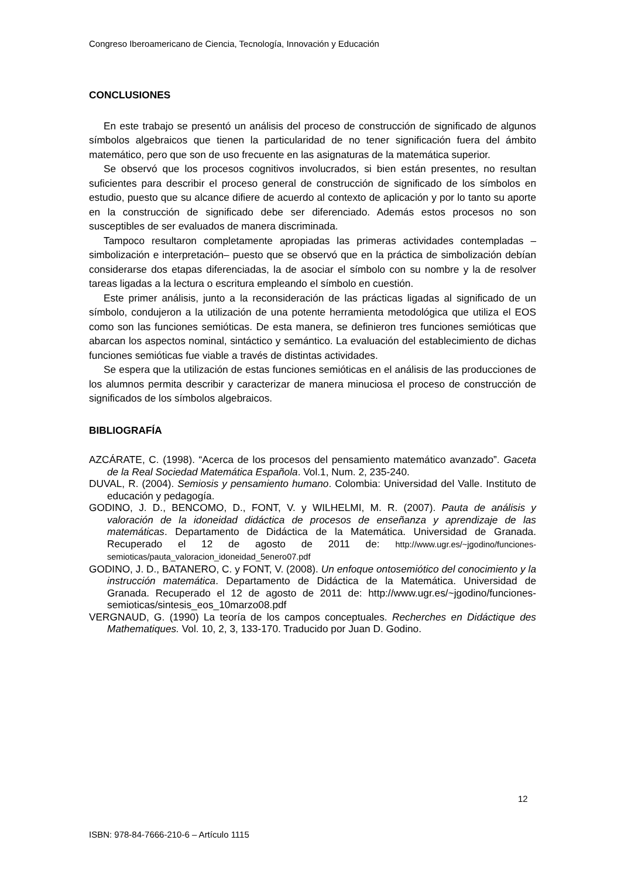Congreso Iberoamericano de Ciencia, Tecnología, Innovación y Educación
CONCLUSIONES
En este trabajo se presentó un análisis del proceso de construcción de significado de algunos símbolos algebraicos que tienen la particularidad de no tener significación fuera del ámbito matemático, pero que son de uso frecuente en las asignaturas de la matemática superior.
Se observó que los procesos cognitivos involucrados, si bien están presentes, no resultan suficientes para describir el proceso general de construcción de significado de los símbolos en estudio, puesto que su alcance difiere de acuerdo al contexto de aplicación y por lo tanto su aporte en la construcción de significado debe ser diferenciado. Además estos procesos no son susceptibles de ser evaluados de manera discriminada.
Tampoco resultaron completamente apropiadas las primeras actividades contempladas – simbolización e interpretación– puesto que se observó que en la práctica de simbolización debían considerarse dos etapas diferenciadas, la de asociar el símbolo con su nombre y la de resolver tareas ligadas a la lectura o escritura empleando el símbolo en cuestión.
Este primer análisis, junto a la reconsideración de las prácticas ligadas al significado de un símbolo, condujeron a la utilización de una potente herramienta metodológica que utiliza el EOS como son las funciones semióticas. De esta manera, se definieron tres funciones semióticas que abarcan los aspectos nominal, sintáctico y semántico. La evaluación del establecimiento de dichas funciones semióticas fue viable a través de distintas actividades.
Se espera que la utilización de estas funciones semióticas en el análisis de las producciones de los alumnos permita describir y caracterizar de manera minuciosa el proceso de construcción de significados de los símbolos algebraicos.
BIBLIOGRAFÍA
AZCÁRATE, C. (1998). “Acerca de los procesos del pensamiento matemático avanzado”. Gaceta de la Real Sociedad Matemática Española. Vol.1, Num. 2, 235-240.
DUVAL, R. (2004). Semiosis y pensamiento humano. Colombia: Universidad del Valle. Instituto de educación y pedagogía.
GODINO, J. D., BENCOMO, D., FONT, V. y WILHELMI, M. R. (2007). Pauta de análisis y valoración de la idoneidad didáctica de procesos de enseñanza y aprendizaje de las matemáticas. Departamento de Didáctica de la Matemática. Universidad de Granada. Recuperado el 12 de agosto de 2011 de: http://www.ugr.es/~jgodino/funciones-semioticas/pauta_valoracion_idoneidad_5enero07.pdf
GODINO, J. D., BATANERO, C. y FONT, V. (2008). Un enfoque ontosemiótico del conocimiento y la instrucción matemática. Departamento de Didáctica de la Matemática. Universidad de Granada. Recuperado el 12 de agosto de 2011 de: http://www.ugr.es/~jgodino/funciones-semioticas/sintesis_eos_10marzo08.pdf
VERGNAUD, G. (1990) La teoría de los campos conceptuales. Recherches en Didáctique des Mathematiques. Vol. 10, 2, 3, 133-170. Traducido por Juan D. Godino.
12
ISBN: 978-84-7666-210-6 – Artículo 1115